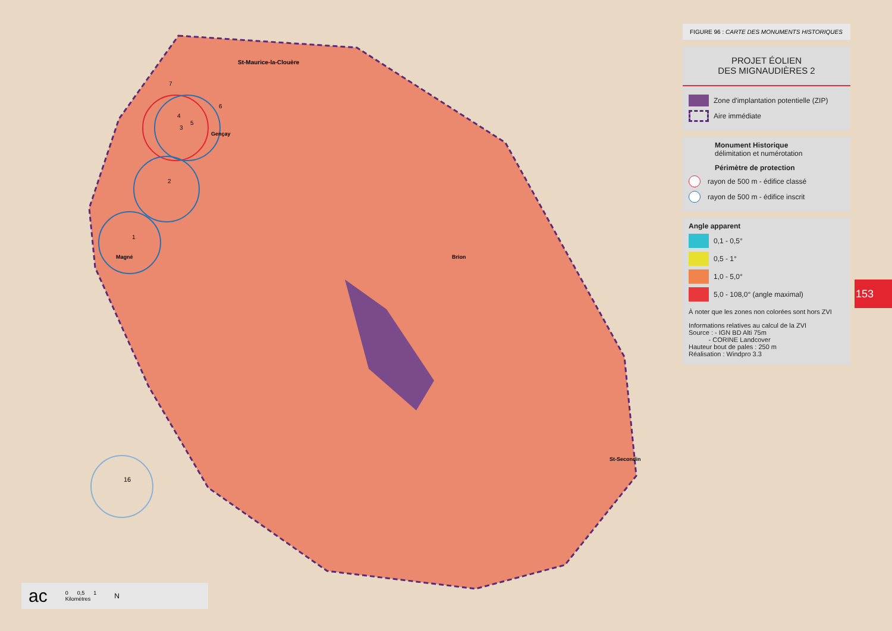St-Maurice-la-Clouère
Gençay
Brion
St-Secondin
Magné
1
2
3
4
5
6
7
16
FIGURE 96 : CARTE DES MONUMENTS HISTORIQUES
PROJET ÉOLIEN
DES MIGNAUDIÈRES 2
Zone d'implantation potentielle (ZIP)
Aire immédiate
Monument Historique
délimitation et numérotation
Périmètre de protection
rayon de 500 m - édifice classé
rayon de 500 m - édifice inscrit
Angle apparent
0,1 - 0,5°
0,5 - 1°
1,0 - 5,0°
5,0 - 108,0° (angle maximal)
À noter que les zones non colorées sont hors ZVI
Informations relatives au calcul de la ZVI
Source : - IGN BD Alti 75m
- CORINE Landcover
Hauteur bout de pales : 250 m
Réalisation : Windpro 3.3
153
ac 0 0,5 1
Kilomètres N